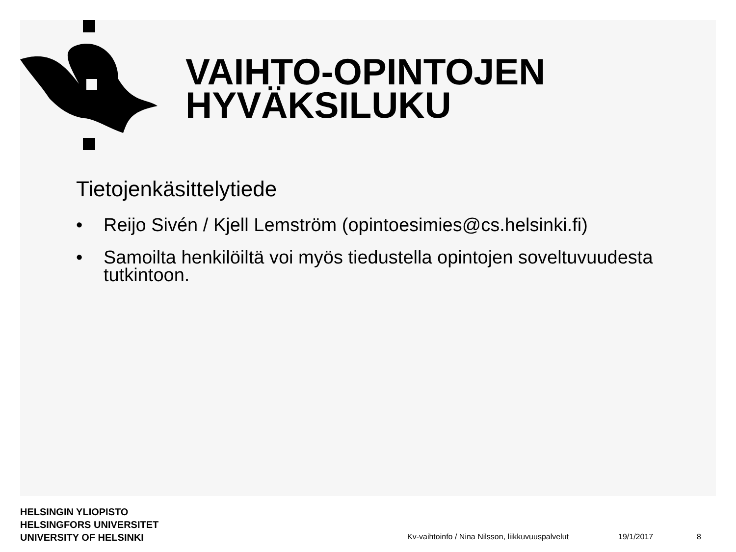VAIHTO-OPINTOJEN
HYVÄKSILUKU
Tietojenkäsittelytiede
• Reijo Sivén / Kjell Lemström (opintoesimies@cs.helsinki.fi)
• Samoilta henkilöiltä voi myös tiedustella opintojen soveltuvuudesta tutkintoon.
HELSINGIN YLIOPISTO
HELSINGFORS UNIVERSITET
UNIVERSITY OF HELSINKI
Kv-vaihtoinfo / Nina Nilsson, liikkuvuuspalvelut 19/1/2017 8